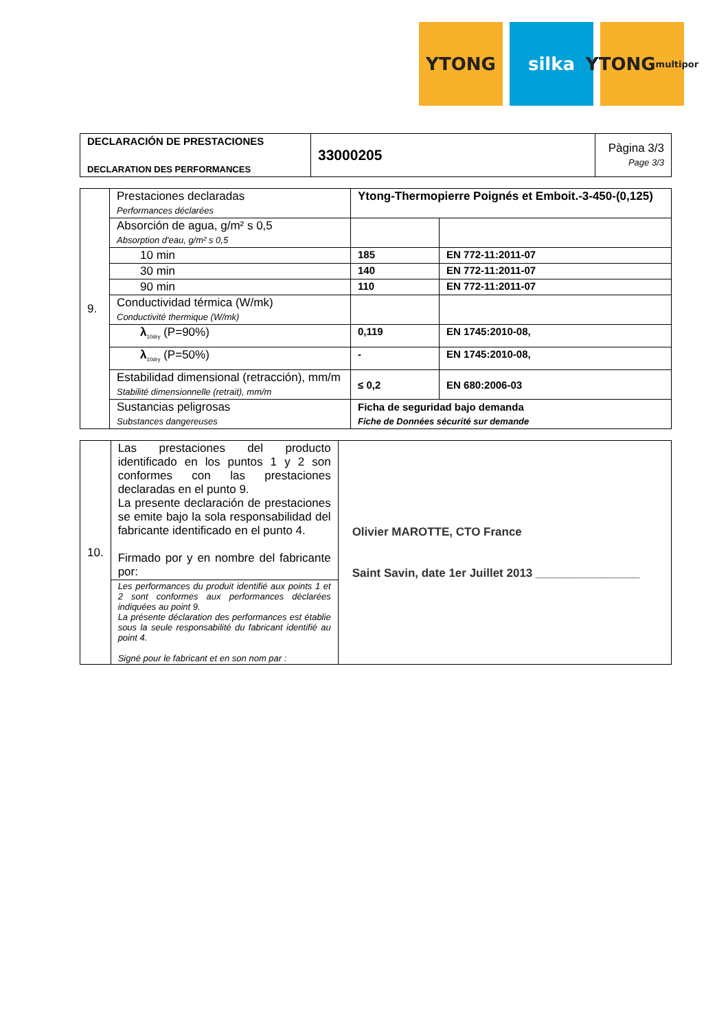YTONG silka YTONG
multipor
| DECLARACIÓN DE PRESTACIONES DECLARATION DES PERFORMANCES | 33000205 | Pàgina 3/3 Page 3/3 |
| 9. | Prestaciones declaradas Performances déclarées | Ytong-Thermopierre Poignés et Emboit.-3-450-(0,125) | |
| | Absorción de agua, g/m² s 0,5 Absorption d'eau, g/m² s 0,5 | | |
| | 10 min | 185 | EN 772-11:2011-07 |
| | 30 min | 140 | EN 772-11:2011-07 |
| | 90 min | 110 | EN 772-11:2011-07 |
| | Conductividad térmica (W/mk) Conductivité thermique (W/mk) | | |
| | λ<sub>10dry</sub> (P=90%) | 0,119 | EN 1745:2010-08, |
| | λ<sub>10dry</sub> (P=50%) | - | EN 1745:2010-08, |
| | Estabilidad dimensional (retracción), mm/m Stabilité dimensionnelle (retrait), mm/m | ≤ 0,2 | EN 680:2006-03 |
| | Sustancias peligrosas Substances dangereuses | Ficha de seguridad bajo demanda Fiche de Données sécurité sur demande | |
| 10. | Las prestaciones del producto identificado en los puntos 1 y 2 son conformes con las prestaciones declaradas en el punto 9. La presente declaración de prestaciones se emite bajo la sola responsabilidad del fabricante identificado en el punto 4. Firmado por y en nombre del fabricante por: | Olivier MAROTTE, CTO France Saint Savin, date 1er Juillet 2013 ________________ |
| | Les performances du produit identifié aux points 1 et 2 sont conformes aux performances déclarées indiquées au point 9. La présente déclaration des performances est établie sous la seule responsabilité du fabricant identifié au point 4. Signé pour le fabricant et en son nom par : | |